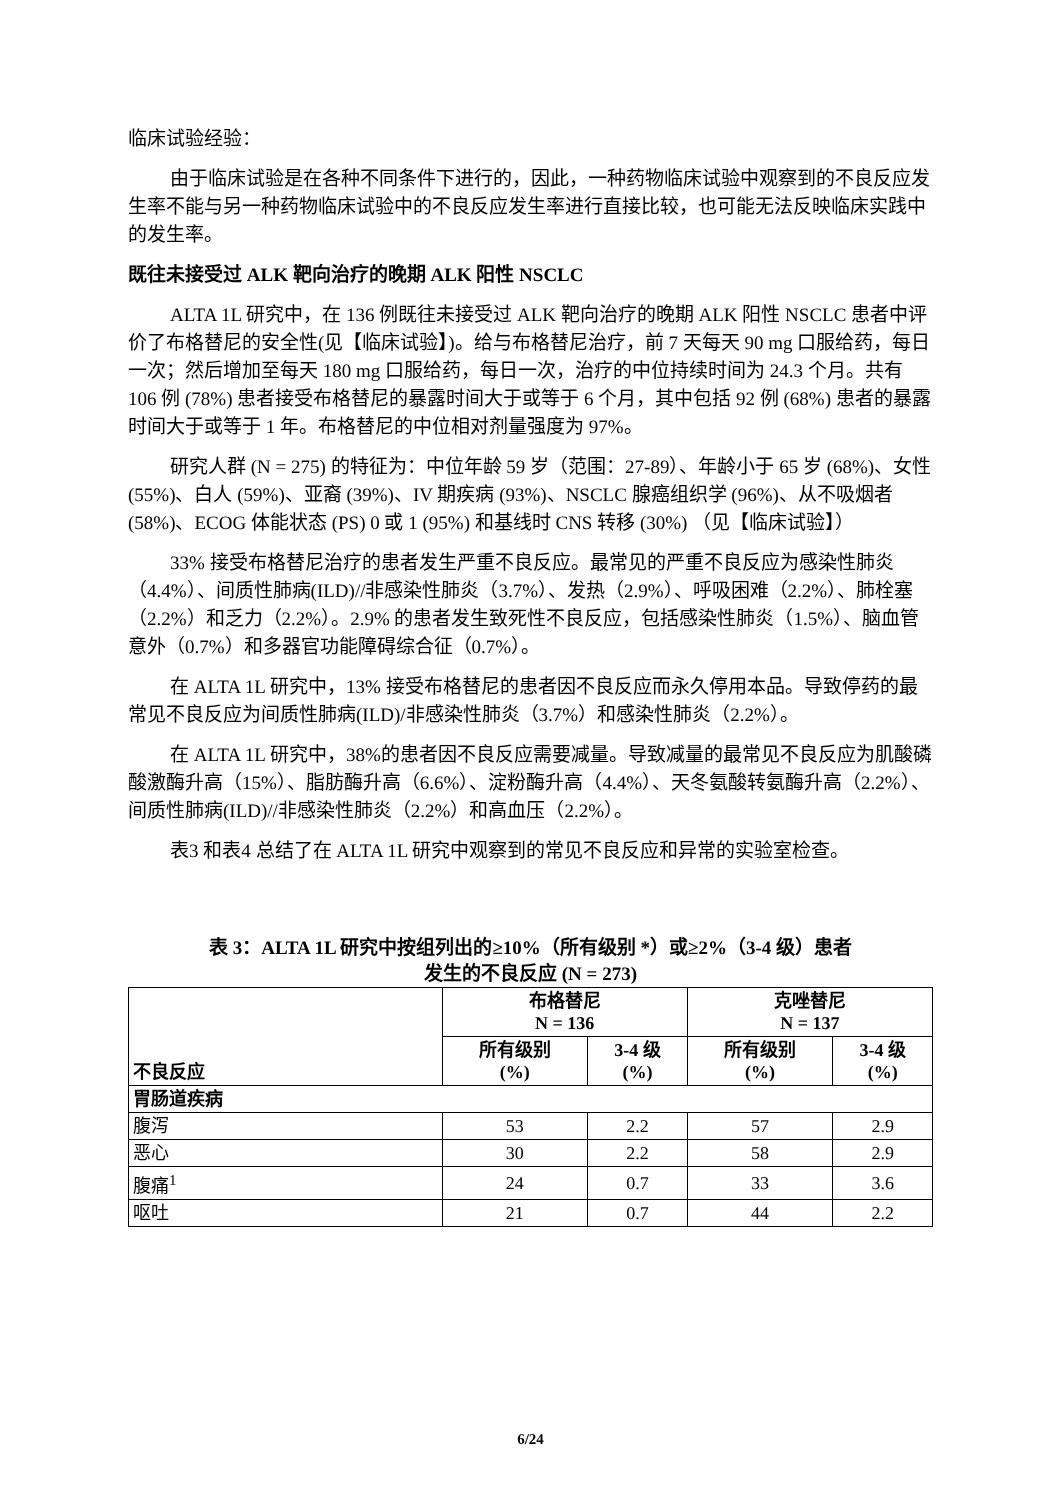临床试验经验：
由于临床试验是在各种不同条件下进行的，因此，一种药物临床试验中观察到的不良反应发生率不能与另一种药物临床试验中的不良反应发生率进行直接比较，也可能无法反映临床实践中的发生率。
既往未接受过 ALK 靶向治疗的晚期 ALK 阳性 NSCLC
ALTA 1L 研究中，在 136 例既往未接受过 ALK 靶向治疗的晚期 ALK 阳性 NSCLC 患者中评价了布格替尼的安全性(见【临床试验】)。给与布格替尼治疗，前 7 天每天 90 mg 口服给药，每日一次；然后增加至每天 180 mg 口服给药，每日一次，治疗的中位持续时间为 24.3 个月。共有 106 例 (78%) 患者接受布格替尼的暴露时间大于或等于 6 个月，其中包括 92 例 (68%) 患者的暴露时间大于或等于 1 年。布格替尼的中位相对剂量强度为 97%。
研究人群 (N = 275) 的特征为：中位年龄 59 岁（范围：27-89）、年龄小于 65 岁 (68%)、女性 (55%)、白人 (59%)、亚裔 (39%)、IV 期疾病 (93%)、NSCLC 腺癌组织学 (96%)、从不吸烟者 (58%)、ECOG 体能状态 (PS) 0 或 1 (95%) 和基线时 CNS 转移 (30%) （见【临床试验】）
33% 接受布格替尼治疗的患者发生严重不良反应。最常见的严重不良反应为感染性肺炎（4.4%）、间质性肺病(ILD)//非感染性肺炎（3.7%）、发热（2.9%）、呼吸困难（2.2%）、肺栓塞（2.2%）和乏力（2.2%）。2.9% 的患者发生致死性不良反应，包括感染性肺炎（1.5%）、脑血管意外（0.7%）和多器官功能障碍综合征（0.7%）。
在 ALTA 1L 研究中，13% 接受布格替尼的患者因不良反应而永久停用本品。导致停药的最常见不良反应为间质性肺病(ILD)/非感染性肺炎（3.7%）和感染性肺炎（2.2%）。
在 ALTA 1L 研究中，38%的患者因不良反应需要减量。导致减量的最常见不良反应为肌酸磷酸激酶升高（15%）、脂肪酶升高（6.6%）、淀粉酶升高（4.4%）、天冬氨酸转氨酶升高（2.2%）、间质性肺病(ILD)//非感染性肺炎（2.2%）和高血压（2.2%）。
表3 和表4 总结了在 ALTA 1L 研究中观察到的常见不良反应和异常的实验室检查。
表 3：ALTA 1L 研究中按组列出的≥10%（所有级别 *）或≥2%（3-4 级）患者
发生的不良反应 (N = 273)
| 不良反应 | 布格替尼 N = 136 | | 克唑替尼 N = 137 | |
| --- | --- | --- | --- | --- |
| | 所有级别 (%) | 3-4 级 (%) | 所有级别 (%) | 3-4 级 (%) |
| 胃肠道疾病 | | | | |
| 腹泻 | 53 | 2.2 | 57 | 2.9 |
| 恶心 | 30 | 2.2 | 58 | 2.9 |
| 腹痛<sup>1</sup> | 24 | 0.7 | 33 | 3.6 |
| 呕吐 | 21 | 0.7 | 44 | 2.2 |
6/24